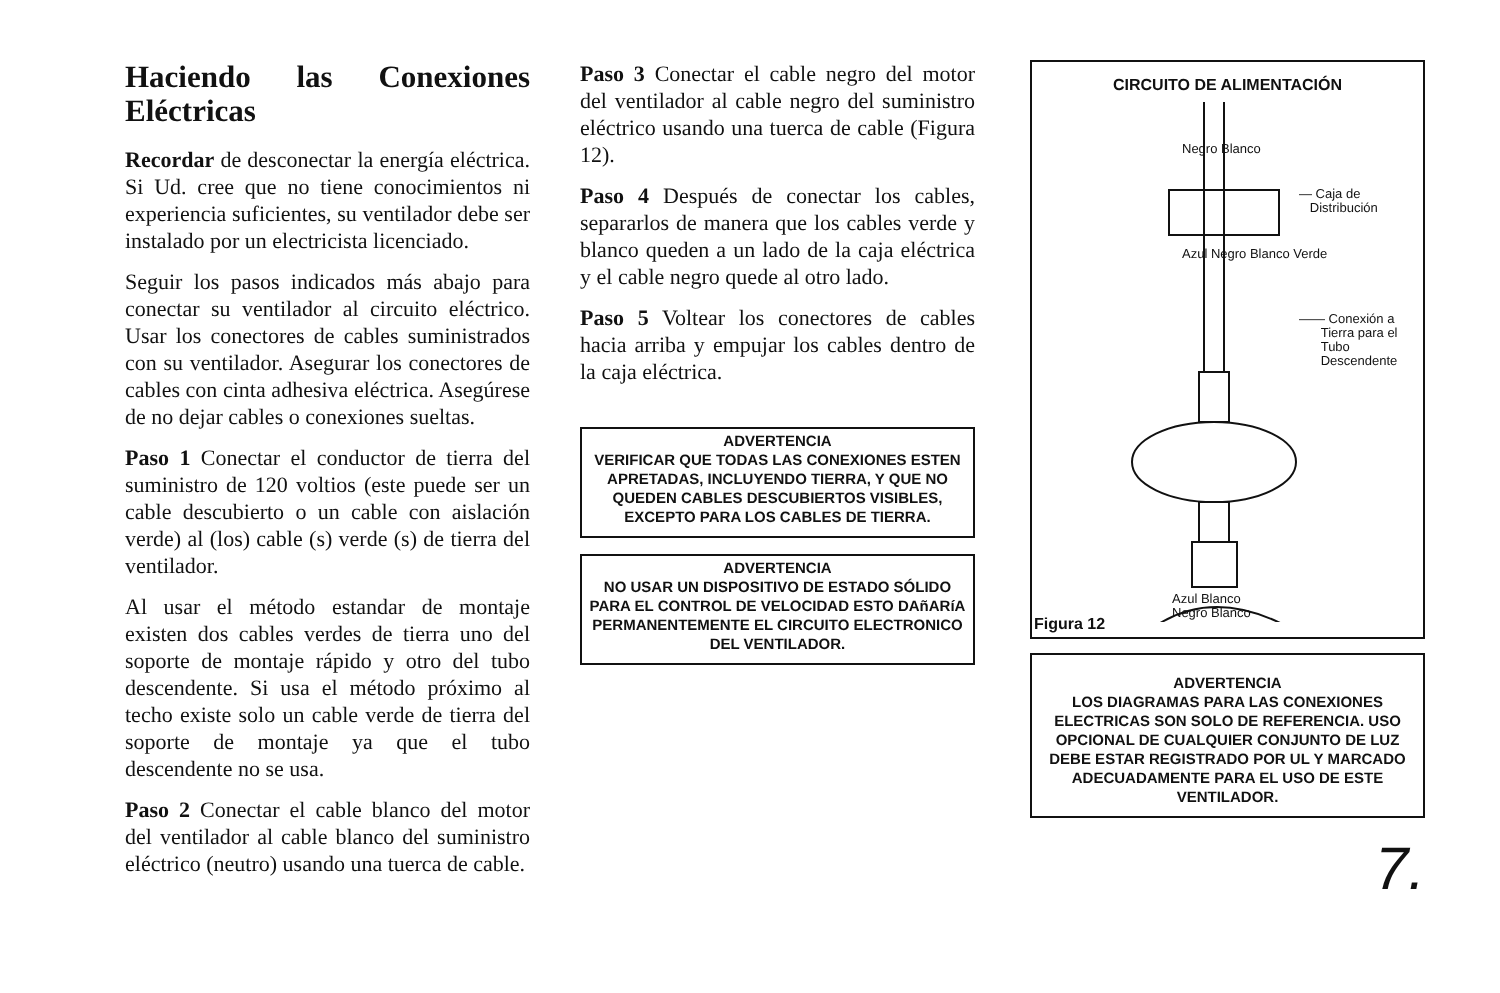Haciendo las Conexiones Eléctricas
Recordar de desconectar la energía eléctrica. Si Ud. cree que no tiene conocimientos ni experiencia suficientes, su ventilador debe ser instalado por un electricista licenciado.
Seguir los pasos indicados más abajo para conectar su ventilador al circuito eléctrico. Usar los conectores de cables suministrados con su ventilador. Asegurar los conectores de cables con cinta adhesiva eléctrica. Asegúrese de no dejar cables o conexiones sueltas.
Paso 1 Conectar el conductor de tierra del suministro de 120 voltios (este puede ser un cable descubierto o un cable con aislación verde) al (los) cable (s) verde (s) de tierra del ventilador.
Al usar el método estandar de montaje existen dos cables verdes de tierra uno del soporte de montaje rápido y otro del tubo descendente. Si usa el método próximo al techo existe solo un cable verde de tierra del soporte de montaje ya que el tubo descendente no se usa.
Paso 2 Conectar el cable blanco del motor del ventilador al cable blanco del suministro eléctrico (neutro) usando una tuerca de cable.
Paso 3 Conectar el cable negro del motor del ventilador al cable negro del suministro eléctrico usando una tuerca de cable (Figura 12).
Paso 4 Después de conectar los cables, separarlos de manera que los cables verde y blanco queden a un lado de la caja eléctrica y el cable negro quede al otro lado.
Paso 5 Voltear los conectores de cables hacia arriba y empujar los cables dentro de la caja eléctrica.
ADVERTENCIA
VERIFICAR QUE TODAS LAS CONEXIONES ESTEN APRETADAS, INCLUYENDO TIERRA, Y QUE NO QUEDEN CABLES DESCUBIERTOS VISIBLES, EXCEPTO PARA LOS CABLES DE TIERRA.
ADVERTENCIA
NO USAR UN DISPOSITIVO DE ESTADO SÓLIDO PARA EL CONTROL DE VELOCIDAD ESTO DAñARíA PERMANENTEMENTE EL CIRCUITO ELECTRONICO DEL VENTILADOR.
CIRCUITO DE ALIMENTACIÓN
— Caja de
Distribución
Negro Blanco
Azul Negro Blanco Verde
—— Conexión a
Tierra para el
Tubo
Descendente
Azul Blanco
Negro Blanco
Figura 12
ADVERTENCIA
LOS DIAGRAMAS PARA LAS CONEXIONES ELECTRICAS SON SOLO DE REFERENCIA. USO OPCIONAL DE CUALQUIER CONJUNTO DE LUZ DEBE ESTAR REGISTRADO POR UL Y MARCADO ADECUADAMENTE PARA EL USO DE ESTE VENTILADOR.
7.